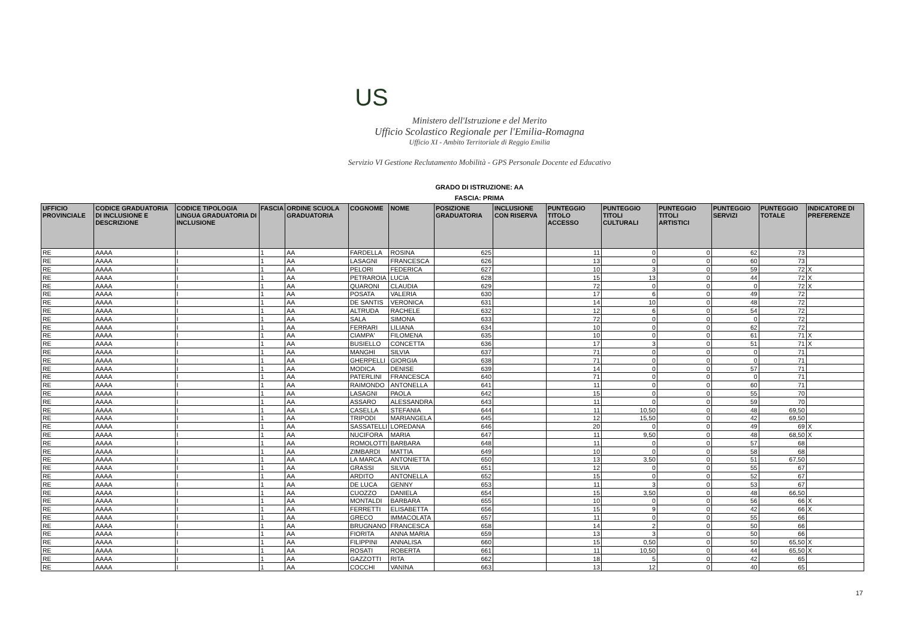US
Ministero dell'Istruzione e del Merito
Ufficio Scolastico Regionale per l'Emilia-Romagna
Ufficio XI - Ambito Territoriale di Reggio Emilia
Servizio VI Gestione Reclutamento Mobilità - GPS Personale Docente ed Educativo
GRADO DI ISTRUZIONE: AA
FASCIA: PRIMA
| UFFICIO PROVINCIALE | CODICE GRADUATORIA DI INCLUSIONE E DESCRIZIONE | CODICE TIPOLOGIA LINGUA GRADUATORIA DI INCLUSIONE | FASCIA | ORDINE SCUOLA GRADUATORIA | COGNOME | NOME | POSIZIONE GRADUATORIA | INCLUSIONE CON RISERVA | PUNTEGGIO TITOLO ACCESSO | PUNTEGGIO TITOLI CULTURALI | PUNTEGGIO TITOLI ARTISTICI | PUNTEGGIO SERVIZI | PUNTEGGIO TOTALE | INDICATORE DI PREFERENZE |
| --- | --- | --- | --- | --- | --- | --- | --- | --- | --- | --- | --- | --- | --- | --- |
| RE | AAAA | I | 1 | AA | FARDELLA | ROSINA | 625 | | 11 | 0 | 0 | 62 | 73 | |
| RE | AAAA | I | 1 | AA | LASAGNI | FRANCESCA | 626 | | 13 | 0 | 0 | 60 | 73 | |
| RE | AAAA | I | 1 | AA | PELORI | FEDERICA | 627 | | 10 | 3 | 0 | 59 | 72 | X |
| RE | AAAA | I | 1 | AA | PETRAROIA | LUCIA | 628 | | 15 | 13 | 0 | 44 | 72 | X |
| RE | AAAA | I | 1 | AA | QUARONI | CLAUDIA | 629 | | 72 | 0 | 0 | 0 | 72 | X |
| RE | AAAA | I | 1 | AA | POSATA | VALERIA | 630 | | 17 | 6 | 0 | 49 | 72 | |
| RE | AAAA | I | 1 | AA | DE SANTIS | VERONICA | 631 | | 14 | 10 | 0 | 48 | 72 | |
| RE | AAAA | I | 1 | AA | ALTRUDA | RACHELE | 632 | | 12 | 6 | 0 | 54 | 72 | |
| RE | AAAA | I | 1 | AA | SALA | SIMONA | 633 | | 72 | 0 | 0 | 0 | 72 | |
| RE | AAAA | I | 1 | AA | FERRARI | LILIANA | 634 | | 10 | 0 | 0 | 62 | 72 | |
| RE | AAAA | I | 1 | AA | CIAMPA' | FILOMENA | 635 | | 10 | 0 | 0 | 61 | 71 | X |
| RE | AAAA | I | 1 | AA | BUSIELLO | CONCETTA | 636 | | 17 | 3 | 0 | 51 | 71 | X |
| RE | AAAA | I | 1 | AA | MANGHI | SILVIA | 637 | | 71 | 0 | 0 | 0 | 71 | |
| RE | AAAA | I | 1 | AA | GHERPELLI | GIORGIA | 638 | | 71 | 0 | 0 | 0 | 71 | |
| RE | AAAA | I | 1 | AA | MODICA | DENISE | 639 | | 14 | 0 | 0 | 57 | 71 | |
| RE | AAAA | I | 1 | AA | PATERLINI | FRANCESCA | 640 | | 71 | 0 | 0 | 0 | 71 | |
| RE | AAAA | I | 1 | AA | RAIMONDO | ANTONELLA | 641 | | 11 | 0 | 0 | 60 | 71 | |
| RE | AAAA | I | 1 | AA | LASAGNI | PAOLA | 642 | | 15 | 0 | 0 | 55 | 70 | |
| RE | AAAA | I | 1 | AA | ASSARO | ALESSANDRA | 643 | | 11 | 0 | 0 | 59 | 70 | |
| RE | AAAA | I | 1 | AA | CASELLA | STEFANIA | 644 | | 11 | 10,50 | 0 | 48 | 69,50 | |
| RE | AAAA | I | 1 | AA | TRIPODI | MARIANGELA | 645 | | 12 | 15,50 | 0 | 42 | 69,50 | |
| RE | AAAA | I | 1 | AA | SASSATELLI | LOREDANA | 646 | | 20 | 0 | 0 | 49 | 69 | X |
| RE | AAAA | I | 1 | AA | NUCIFORA | MARIA | 647 | | 11 | 9,50 | 0 | 48 | 68,50 | X |
| RE | AAAA | I | 1 | AA | ROMOLOTTI | BARBARA | 648 | | 11 | 0 | 0 | 57 | 68 | |
| RE | AAAA | I | 1 | AA | ZIMBARDI | MATTIA | 649 | | 10 | 0 | 0 | 58 | 68 | |
| RE | AAAA | I | 1 | AA | LA MARCA | ANTONIETTA | 650 | | 13 | 3,50 | 0 | 51 | 67,50 | |
| RE | AAAA | I | 1 | AA | GRASSI | SILVIA | 651 | | 12 | 0 | 0 | 55 | 67 | |
| RE | AAAA | I | 1 | AA | ARDITO | ANTONELLA | 652 | | 15 | 0 | 0 | 52 | 67 | |
| RE | AAAA | I | 1 | AA | DE LUCA | GENNY | 653 | | 11 | 3 | 0 | 53 | 67 | |
| RE | AAAA | I | 1 | AA | CUOZZO | DANIELA | 654 | | 15 | 3,50 | 0 | 48 | 66,50 | |
| RE | AAAA | I | 1 | AA | MONTALDI | BARBARA | 655 | | 10 | 0 | 0 | 56 | 66 | X |
| RE | AAAA | I | 1 | AA | FERRETTI | ELISABETTA | 656 | | 15 | 9 | 0 | 42 | 66 | X |
| RE | AAAA | I | 1 | AA | GRECO | IMMACOLATA | 657 | | 11 | 0 | 0 | 55 | 66 | |
| RE | AAAA | I | 1 | AA | BRUGNANO | FRANCESCA | 658 | | 14 | 2 | 0 | 50 | 66 | |
| RE | AAAA | I | 1 | AA | FIORITA | ANNA MARIA | 659 | | 13 | 3 | 0 | 50 | 66 | |
| RE | AAAA | I | 1 | AA | FILIPPINI | ANNALISA | 660 | | 15 | 0,50 | 0 | 50 | 65,50 | X |
| RE | AAAA | I | 1 | AA | ROSATI | ROBERTA | 661 | | 11 | 10,50 | 0 | 44 | 65,50 | X |
| RE | AAAA | I | 1 | AA | GAZZOTTI | RITA | 662 | | 18 | 5 | 0 | 42 | 65 | |
| RE | AAAA | I | 1 | AA | COCCHI | VANINA | 663 | | 13 | 12 | 0 | 40 | 65 | |
17